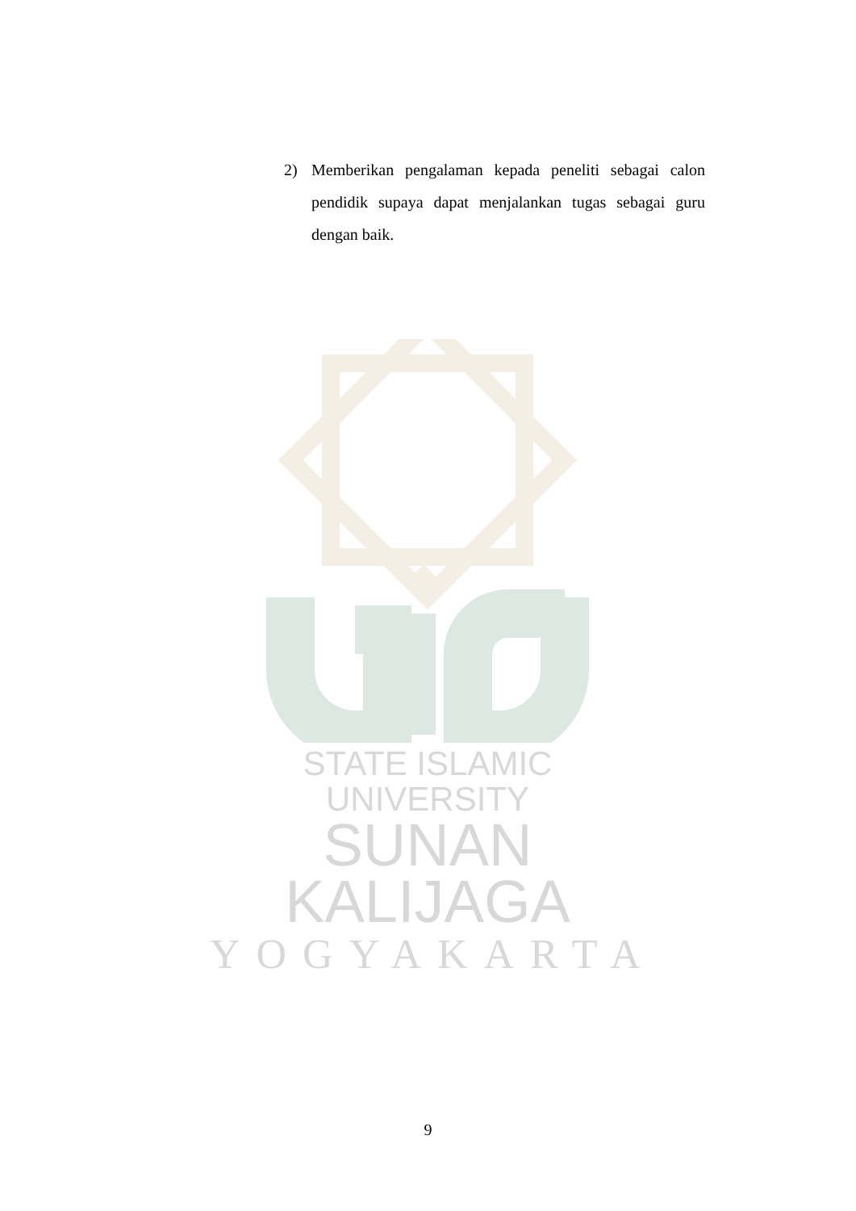2) Memberikan pengalaman kepada peneliti sebagai calon pendidik supaya dapat menjalankan tugas sebagai guru dengan baik.
STATE ISLAMIC UNIVERSITY
SUNAN KALIJAGA
YOGYAKARTA
9